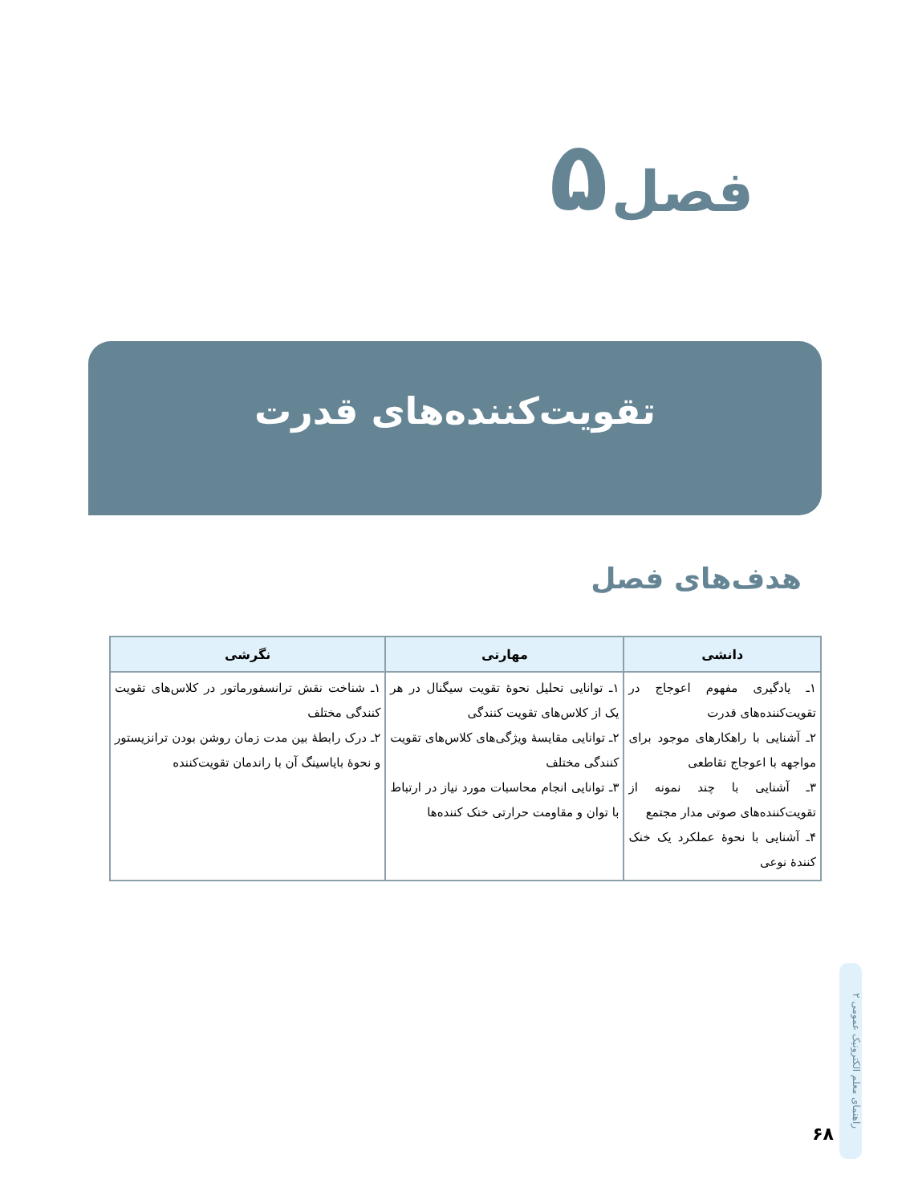فصل ۵
تقویت‌کننده‌های قدرت
هدف‌های فصل
| دانشی | مهارتی | نگرشی |
| --- | --- | --- |
| ۱ـ یادگیری مفهوم اعوجاج در تقویت‌کننده‌های قدرت ۲ـ آشنایی با راهکارهای موجود برای مواجهه با اعوجاج تقاطعی ۳ـ آشنایی با چند نمونه از تقویت‌کننده‌های صوتی مدار مجتمع ۴ـ آشنایی با نحوهٔ عملکرد یک خنک کنندهٔ نوعی | ۱ـ توانایی تحلیل نحوهٔ تقویت سیگنال در هر یک از کلاس‌های تقویت کنندگی ۲ـ توانایی مقایسهٔ ویژگی‌های کلاس‌های تقویت کنندگی مختلف ۳ـ توانایی انجام محاسبات مورد نیاز در ارتباط با توان و مقاومت حرارتی خنک کننده‌ها | ۱ـ شناخت نقش ترانسفورماتور در کلاس‌های تقویت کنندگی مختلف ۲ـ درک رابطهٔ بین مدت زمان روشن بودن ترانزیستور و نحوهٔ بایاسینگ آن با راندمان تقویت‌کننده |
راهنمای معلم الکترونیک عمومی ۲
۶۸